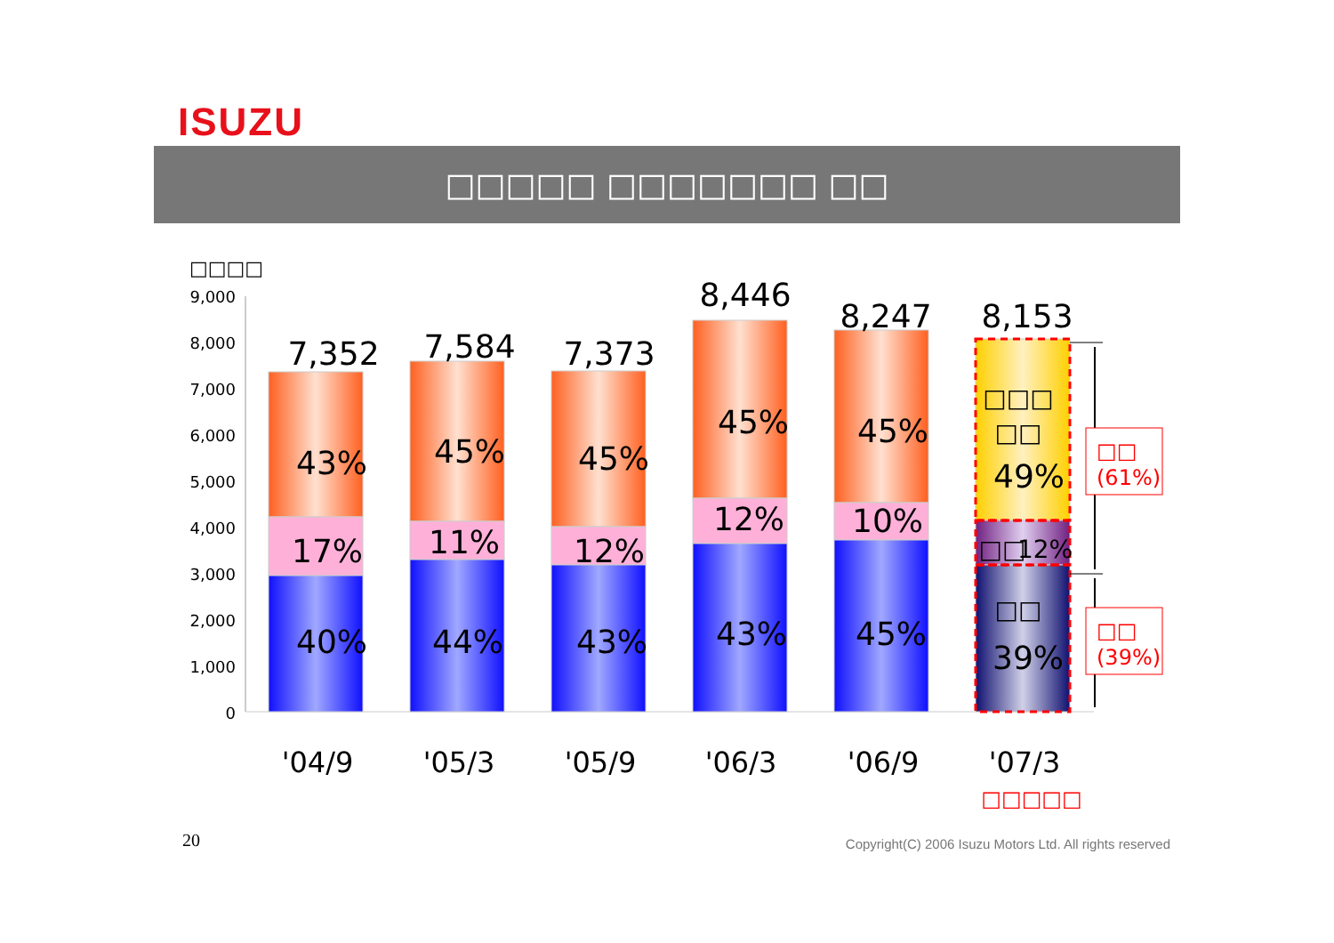ISUZU
□□□□□ □□□□□□□ □□
□□□□
9,000
8,000
7,000
6,000
5,000
4,000
3,000
2,000
1,000
0
7,352
7,584
7,373
8,446
8,247
8,153
43%
17%
40%
45%
11%
44%
45%
12%
43%
45%
12%
43%
45%
10%
45%
□□□
□□
49%
□□
12%
□□
39%
'04/9
'05/3
'05/9
'06/3
'06/9
'07/3
□□□□□
□□
(61%)
□□
(39%)
20
Copyright(C) 2006 Isuzu Motors Ltd. All rights reserved